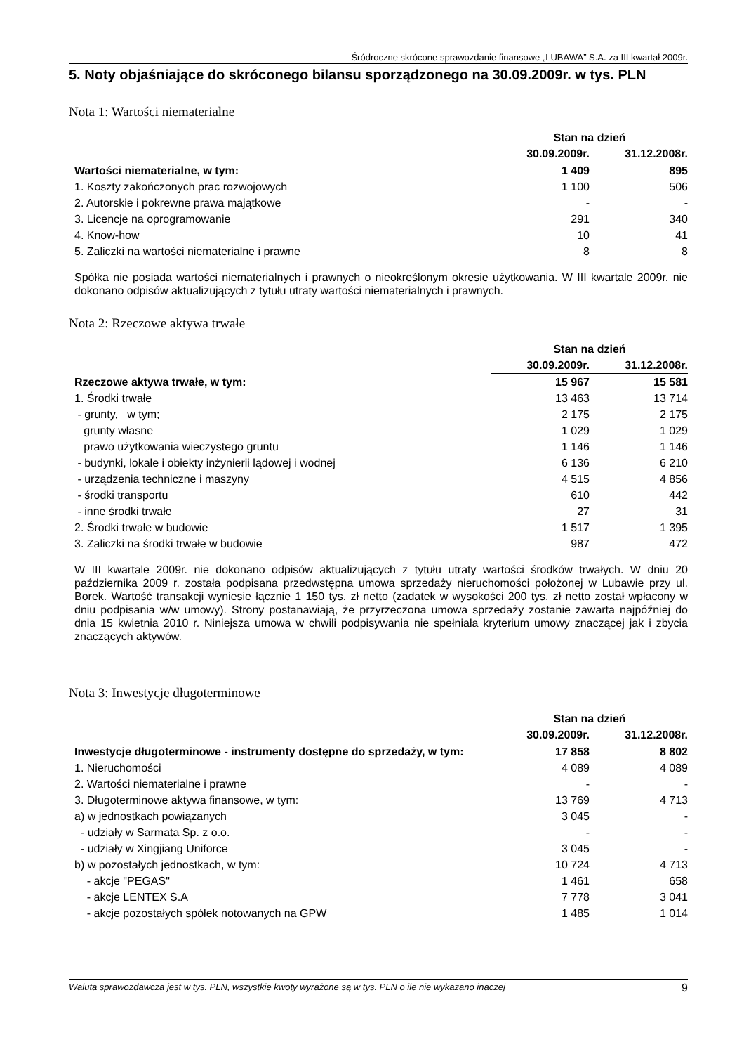Śródroczne skrócone sprawozdanie finansowe „LUBAWA” S.A. za III kwartał 2009r.
5. Noty objaśniające do skróconego bilansu sporządzonego na 30.09.2009r. w tys. PLN
Nota 1: Wartości niematerialne
| | Stan na dzień | |
| --- | --- | --- |
| | 30.09.2009r. | 31.12.2008r. |
| Wartości niematerialne, w tym: | 1 409 | 895 |
| 1. Koszty zakończonych prac rozwojowych | 1 100 | 506 |
| 2. Autorskie i pokrewne prawa majątkowe | - | - |
| 3. Licencje na oprogramowanie | 291 | 340 |
| 4. Know-how | 10 | 41 |
| 5. Zaliczki na wartości niematerialne i prawne | 8 | 8 |
Spółka nie posiada wartości niematerialnych i prawnych o nieokreślonym okresie użytkowania. W III kwartale 2009r. nie dokonano odpisów aktualizujących z tytułu utraty wartości niematerialnych i prawnych.
Nota 2: Rzeczowe aktywa trwałe
| | Stan na dzień | |
| --- | --- | --- |
| | 30.09.2009r. | 31.12.2008r. |
| Rzeczowe aktywa trwałe, w tym: | 15 967 | 15 581 |
| 1. Środki trwałe | 13 463 | 13 714 |
| - grunty, w tym; | 2 175 | 2 175 |
| grunty własne | 1 029 | 1 029 |
| prawo użytkowania wieczystego gruntu | 1 146 | 1 146 |
| - budynki, lokale i obiekty inżynierii lądowej i wodnej | 6 136 | 6 210 |
| - urządzenia techniczne i maszyny | 4 515 | 4 856 |
| - środki transportu | 610 | 442 |
| - inne środki trwałe | 27 | 31 |
| 2. Środki trwałe w budowie | 1 517 | 1 395 |
| 3. Zaliczki na środki trwałe w budowie | 987 | 472 |
W III kwartale 2009r. nie dokonano odpisów aktualizujących z tytułu utraty wartości środków trwałych. W dniu 20 października 2009 r. została podpisana przedwstępna umowa sprzedaży nieruchomości położonej w Lubawie przy ul. Borek. Wartość transakcji wyniesie łącznie 1 150 tys. zł netto (zadatek w wysokości 200 tys. zł netto został wpłacony w dniu podpisania w/w umowy). Strony postanawiają, że przyrzeczona umowa sprzedaży zostanie zawarta najpóźniej do dnia 15 kwietnia 2010 r. Niniejsza umowa w chwili podpisywania nie spełniała kryterium umowy znaczącej jak i zbycia znaczących aktywów.
Nota 3: Inwestycje długoterminowe
| | Stan na dzień | |
| --- | --- | --- |
| | 30.09.2009r. | 31.12.2008r. |
| Inwestycje długoterminowe - instrumenty dostępne do sprzedaży, w tym: | 17 858 | 8 802 |
| 1. Nieruchomości | 4 089 | 4 089 |
| 2. Wartości niematerialne i prawne | - | - |
| 3. Długoterminowe aktywa finansowe, w tym: | 13 769 | 4 713 |
| a) w jednostkach powiązanych | 3 045 | - |
| - udziały w Sarmata Sp. z o.o. | - | - |
| - udziały w Xingjiang Uniforce | 3 045 | - |
| b) w pozostałych jednostkach, w tym: | 10 724 | 4 713 |
| - akcje "PEGAS" | 1 461 | 658 |
| - akcje LENTEX S.A | 7 778 | 3 041 |
| - akcje pozostałych spółek notowanych na GPW | 1 485 | 1 014 |
Waluta sprawozdawcza jest w tys. PLN, wszystkie kwoty wyrażone są w tys. PLN o ile nie wykazano inaczej 9